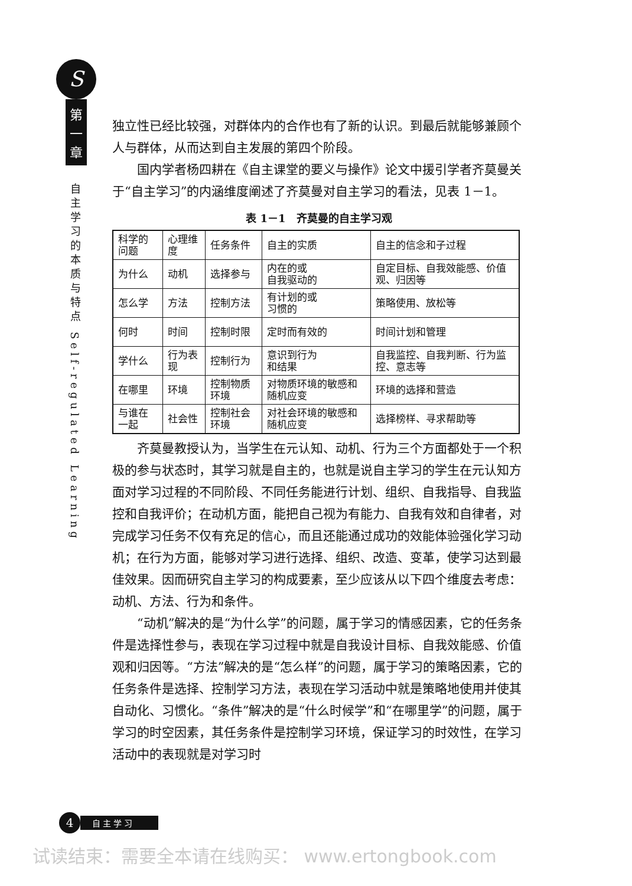S
第
一
章
自主学习的本质与特点 Self-regulated Learning
独立性已经比较强，对群体内的合作也有了新的认识。到最后就能够兼顾个人与群体，从而达到自主发展的第四个阶段。
国内学者杨四耕在《自主课堂的要义与操作》论文中援引学者齐莫曼关于“自主学习”的内涵维度阐述了齐莫曼对自主学习的看法，见表 1－1。
表 1－1　齐莫曼的自主学习观
| 科学的问题 | 心理维度 | 任务条件 | 自主的实质 | 自主的信念和子过程 |
| 为什么 | 动机 | 选择参与 | 内在的或 自我驱动的 | 自定目标、自我效能感、价值观、归因等 |
| 怎么学 | 方法 | 控制方法 | 有计划的或 习惯的 | 策略使用、放松等 |
| 何时 | 时间 | 控制时限 | 定时而有效的 | 时间计划和管理 |
| 学什么 | 行为表现 | 控制行为 | 意识到行为 和结果 | 自我监控、自我判断、行为监控、意志等 |
| 在哪里 | 环境 | 控制物质环境 | 对物质环境的敏感和随机应变 | 环境的选择和营造 |
| 与谁在一起 | 社会性 | 控制社会环境 | 对社会环境的敏感和随机应变 | 选择榜样、寻求帮助等 |
齐莫曼教授认为，当学生在元认知、动机、行为三个方面都处于一个积极的参与状态时，其学习就是自主的，也就是说自主学习的学生在元认知方面对学习过程的不同阶段、不同任务能进行计划、组织、自我指导、自我监控和自我评价；在动机方面，能把自己视为有能力、自我有效和自律者，对完成学习任务不仅有充足的信心，而且还能通过成功的效能体验强化学习动机；在行为方面，能够对学习进行选择、组织、改造、变革，使学习达到最佳效果。因而研究自主学习的构成要素，至少应该从以下四个维度去考虑：动机、方法、行为和条件。
“动机”解决的是“为什么学”的问题，属于学习的情感因素，它的任务条件是选择性参与，表现在学习过程中就是自我设计目标、自我效能感、价值观和归因等。“方法”解决的是“怎么样”的问题，属于学习的策略因素，它的任务条件是选择、控制学习方法，表现在学习活动中就是策略地使用并使其自动化、习惯化。“条件”解决的是“什么时候学”和“在哪里学”的问题，属于学习的时空因素，其任务条件是控制学习环境，保证学习的时效性，在学习活动中的表现就是对学习时
4
自主学习
试读结束：需要全本请在线购买： www.ertongbook.com